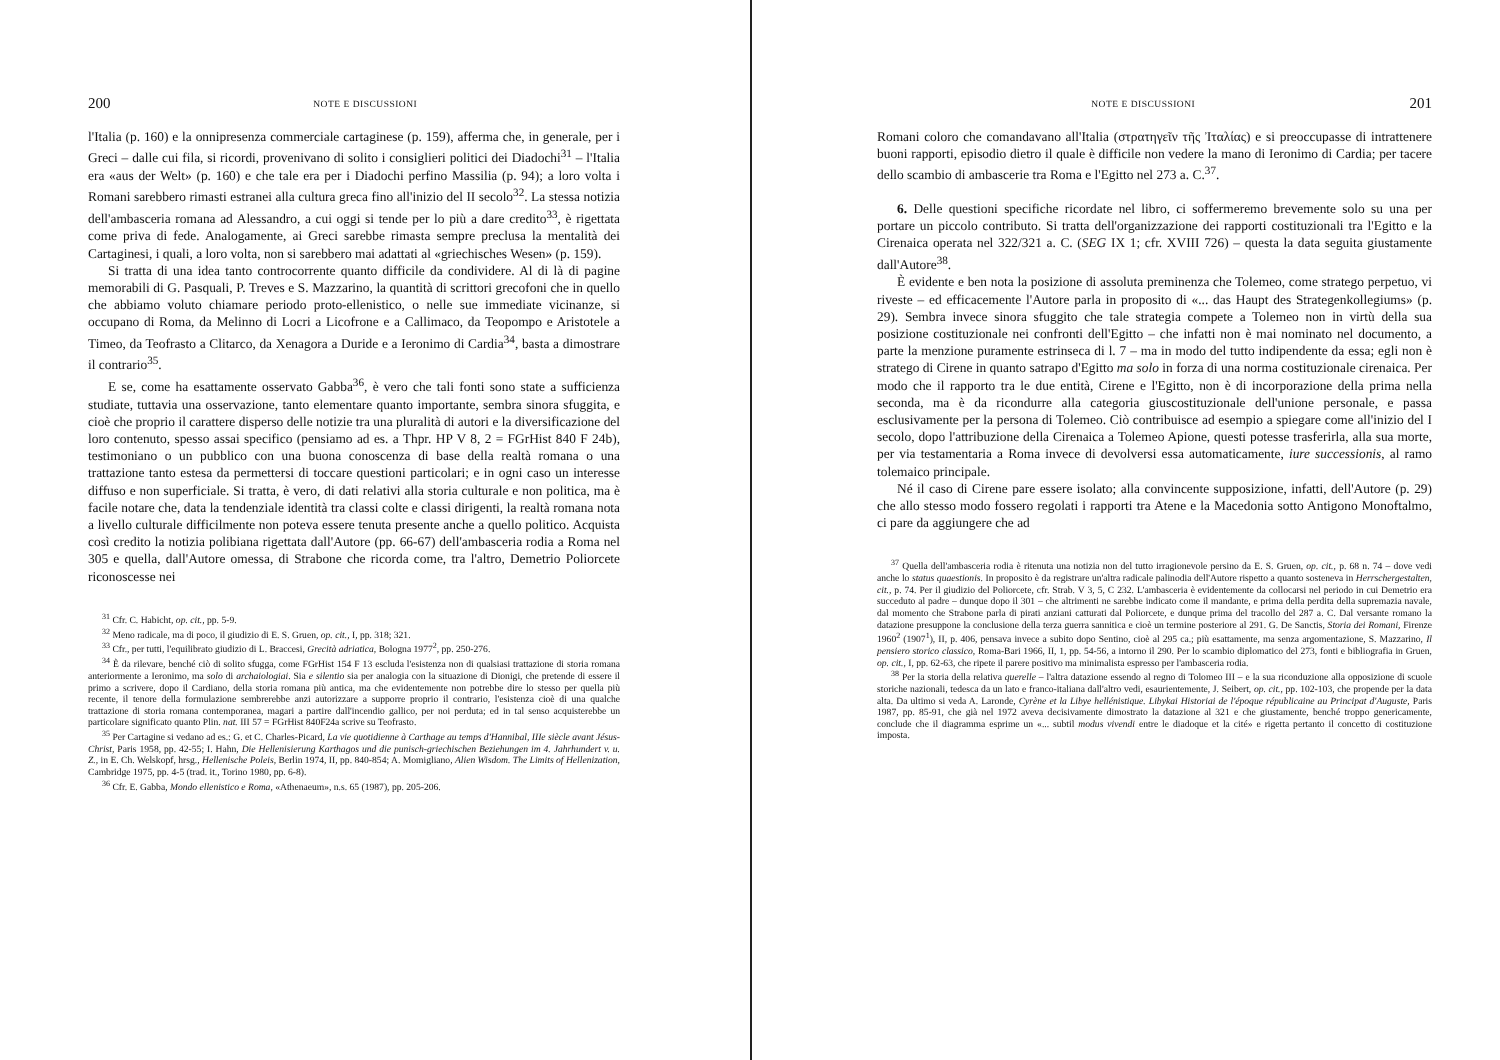200 NOTE E DISCUSSIONI
l'Italia (p. 160) e la onnipresenza commerciale cartaginese (p. 159), afferma che, in generale, per i Greci – dalle cui fila, si ricordi, provenivano di solito i consiglieri politici dei Diadochi<sup>31</sup> – l'Italia era «aus der Welt» (p. 160) e che tale era per i Diadochi perfino Massilia (p. 94); a loro volta i Romani sarebbero rimasti estranei alla cultura greca fino all'inizio del II secolo<sup>32</sup>. La stessa notizia dell'ambasceria romana ad Alessandro, a cui oggi si tende per lo più a dare credito<sup>33</sup>, è rigettata come priva di fede. Analogamente, ai Greci sarebbe rimasta sempre preclusa la mentalità dei Cartaginesi, i quali, a loro volta, non si sarebbero mai adattati al «griechisches Wesen» (p. 159).
Si tratta di una idea tanto controcorrente quanto difficile da condividere. Al di là di pagine memorabili di G. Pasquali, P. Treves e S. Mazzarino, la quantità di scrittori grecofoni che in quello che abbiamo voluto chiamare periodo proto-ellenistico, o nelle sue immediate vicinanze, si occupano di Roma, da Melinno di Locri a Licofrone e a Callimaco, da Teopompo e Aristotele a Timeo, da Teofrasto a Clitarco, da Xenagora a Duride e a Ieronimo di Cardia<sup>34</sup>, basta a dimostrare il contrario<sup>35</sup>.
E se, come ha esattamente osservato Gabba<sup>36</sup>, è vero che tali fonti sono state a sufficienza studiate, tuttavia una osservazione, tanto elementare quanto importante, sembra sinora sfuggita, e cioè che proprio il carattere disperso delle notizie tra una pluralità di autori e la diversificazione del loro contenuto, spesso assai specifico (pensiamo ad es. a Thpr. HP V 8, 2 = FGrHist 840 F 24b), testimoniano o un pubblico con una buona conoscenza di base della realtà romana o una trattazione tanto estesa da permettersi di toccare questioni particolari; e in ogni caso un interesse diffuso e non superficiale. Si tratta, è vero, di dati relativi alla storia culturale e non politica, ma è facile notare che, data la tendenziale identità tra classi colte e classi dirigenti, la realtà romana nota a livello culturale difficilmente non poteva essere tenuta presente anche a quello politico. Acquista così credito la notizia polibiana rigettata dall'Autore (pp. 66-67) dell'ambasceria rodia a Roma nel 305 e quella, dall'Autore omessa, di Strabone che ricorda come, tra l'altro, Demetrio Poliorcete riconoscesse nei
<sup>31</sup> Cfr. C. Habicht, op. cit., pp. 5-9.
<sup>32</sup> Meno radicale, ma di poco, il giudizio di E. S. Gruen, op. cit., I, pp. 318; 321.
<sup>33</sup> Cfr., per tutti, l'equilibrato giudizio di L. Braccesi, Grecità adriatica, Bologna 1977<sup>2</sup>, pp. 250-276.
<sup>34</sup> È da rilevare, benché ciò di solito sfugga, come FGrHist 154 F 13 escluda l'esistenza non di qualsiasi trattazione di storia romana anteriormente a Ieronimo, ma solo di archaiologiai. Sia e silentio sia per analogia con la situazione di Dionigi, che pretende di essere il primo a scrivere, dopo il Cardiano, della storia romana più antica, ma che evidentemente non potrebbe dire lo stesso per quella più recente, il tenore della formulazione sembrerebbe anzi autorizzare a supporre proprio il contrario, l'esistenza cioè di una qualche trattazione di storia romana contemporanea, magari a partire dall'incendio gallico, per noi perduta; ed in tal senso acquisterebbe un particolare significato quanto Plin. nat. III 57 = FGrHist 840F24a scrive su Teofrasto.
<sup>35</sup> Per Cartagine si vedano ad es.: G. et C. Charles-Picard, La vie quotidienne à Carthage au temps d'Hannibal, IIIe siècle avant Jésus-Christ, Paris 1958, pp. 42-55; I. Hahn, Die Hellenisierung Karthagos und die punisch-griechischen Beziehungen im 4. Jahrhundert v. u. Z., in E. Ch. Welskopf, hrsg., Hellenische Poleis, Berlin 1974, II, pp. 840-854; A. Momigliano, Alien Wisdom. The Limits of Hellenization, Cambridge 1975, pp. 4-5 (trad. it., Torino 1980, pp. 6-8).
<sup>36</sup> Cfr. E. Gabba, Mondo ellenistico e Roma, «Athenaeum», n.s. 65 (1987), pp. 205-206.
NOTE E DISCUSSIONI 201
Romani coloro che comandavano all'Italia (στρατηγεῖν τῆς Ἰταλίας) e si preoccupasse di intrattenere buoni rapporti, episodio dietro il quale è difficile non vedere la mano di Ieronimo di Cardia; per tacere dello scambio di ambascerie tra Roma e l'Egitto nel 273 a. C.<sup>37</sup>.
6. Delle questioni specifiche ricordate nel libro, ci soffermeremo brevemente solo su una per portare un piccolo contributo. Si tratta dell'organizzazione dei rapporti costituzionali tra l'Egitto e la Cirenaica operata nel 322/321 a. C. (SEG IX 1; cfr. XVIII 726) – questa la data seguita giustamente dall'Autore<sup>38</sup>.
È evidente e ben nota la posizione di assoluta preminenza che Tolemeo, come stratego perpetuo, vi riveste – ed efficacemente l'Autore parla in proposito di «... das Haupt des Strategenkollegiums» (p. 29). Sembra invece sinora sfuggito che tale strategia compete a Tolemeo non in virtù della sua posizione costituzionale nei confronti dell'Egitto – che infatti non è mai nominato nel documento, a parte la menzione puramente estrinseca di l. 7 – ma in modo del tutto indipendente da essa; egli non è stratego di Cirene in quanto satrapo d'Egitto ma solo in forza di una norma costituzionale cirenaica. Per modo che il rapporto tra le due entità, Cirene e l'Egitto, non è di incorporazione della prima nella seconda, ma è da ricondurre alla categoria giuscostituzionale dell'unione personale, e passa esclusivamente per la persona di Tolemeo. Ciò contribuisce ad esempio a spiegare come all'inizio del I secolo, dopo l'attribuzione della Cirenaica a Tolemeo Apione, questi potesse trasferirla, alla sua morte, per via testamentaria a Roma invece di devolversi essa automaticamente, iure successionis, al ramo tolemaico principale.
Né il caso di Cirene pare essere isolato; alla convincente supposizione, infatti, dell'Autore (p. 29) che allo stesso modo fossero regolati i rapporti tra Atene e la Macedonia sotto Antigono Monoftalmo, ci pare da aggiungere che ad
<sup>37</sup> Quella dell'ambasceria rodia è ritenuta una notizia non del tutto irragionevole persino da E. S. Gruen, op. cit., p. 68 n. 74 – dove vedi anche lo status quaestionis. In proposito è da registrare un'altra radicale palinodia dell'Autore rispetto a quanto sosteneva in Herrschergestalten, cit., p. 74. Per il giudizio del Poliorcete, cfr. Strab. V 3, 5, C 232. L'ambasceria è evidentemente da collocarsi nel periodo in cui Demetrio era succeduto al padre – dunque dopo il 301 – che altrimenti ne sarebbe indicato come il mandante, e prima della perdita della supremazia navale, dal momento che Strabone parla di pirati anziani catturati dal Poliorcete, e dunque prima del tracollo del 287 a. C. Dal versante romano la datazione presuppone la conclusione della terza guerra sannitica e cioè un termine posteriore al 291. G. De Sanctis, Storia dei Romani, Firenze 1960<sup>2</sup> (1907<sup>1</sup>), II, p. 406, pensava invece a subito dopo Sentino, cioè al 295 ca.; più esattamente, ma senza argomentazione, S. Mazzarino, Il pensiero storico classico, Roma-Bari 1966, II, 1, pp. 54-56, a intorno il 290. Per lo scambio diplomatico del 273, fonti e bibliografia in Gruen, op. cit., I, pp. 62-63, che ripete il parere positivo ma minimalista espresso per l'ambasceria rodia.
<sup>38</sup> Per la storia della relativa querelle – l'altra datazione essendo al regno di Tolomeo III – e la sua riconduzione alla opposizione di scuole storiche nazionali, tedesca da un lato e franco-italiana dall'altro vedi, esaurientemente, J. Seibert, op. cit., pp. 102-103, che propende per la data alta. Da ultimo si veda A. Laronde, Cyrène et la Libye hellénistique. Libykai Historiai de l'époque républicaine au Principat d'Auguste, Paris 1987, pp. 85-91, che già nel 1972 aveva decisivamente dimostrato la datazione al 321 e che giustamente, benché troppo genericamente, conclude che il diagramma esprime un «... subtil modus vivendi entre le diadoque et la cité» e rigetta pertanto il concetto di costituzione imposta.